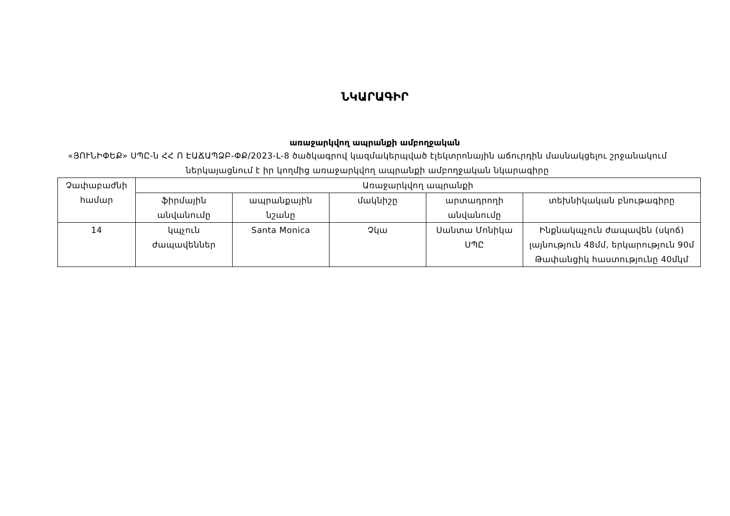ՆԿԱՐԱԳԻՐ
առաջարկվող ապրանքի ամբողջական
«ՅՈՒՆԻՓԵՔ» ՍՊԸ-ն ՀՀ Ո ԷԱՃԱՊՁԲ-ՓՔ/2023-L-8 ծածկագրով կազմակերպված էլեկտրոնային աճուրդին մասնակցելու շրջանակում ներկայացնում է իր կողմից առաջարկվող ապրանքի ամբողջական նկարագիրը
| Չափաբաժնի համար | Առաջարկվող ապրանքի | | | | |
| --- | --- | --- | --- | --- | --- |
| | ֆիրմային անվանումը | ապրանքային նշանը | մակնիշը | արտադրողի անվանումը | տեխնիկական բնութագիրը |
| 14 | կպչուն ժապավեններ | Santa Monica | Չկա | Սանտա Մոնիկա ՍՊԸ | Ինքնակպչուն ժապավեն (սկոճ) լայնություն 48մմ, երկարություն 90մ Թափանցիկ հաստությունը 40մկմ |